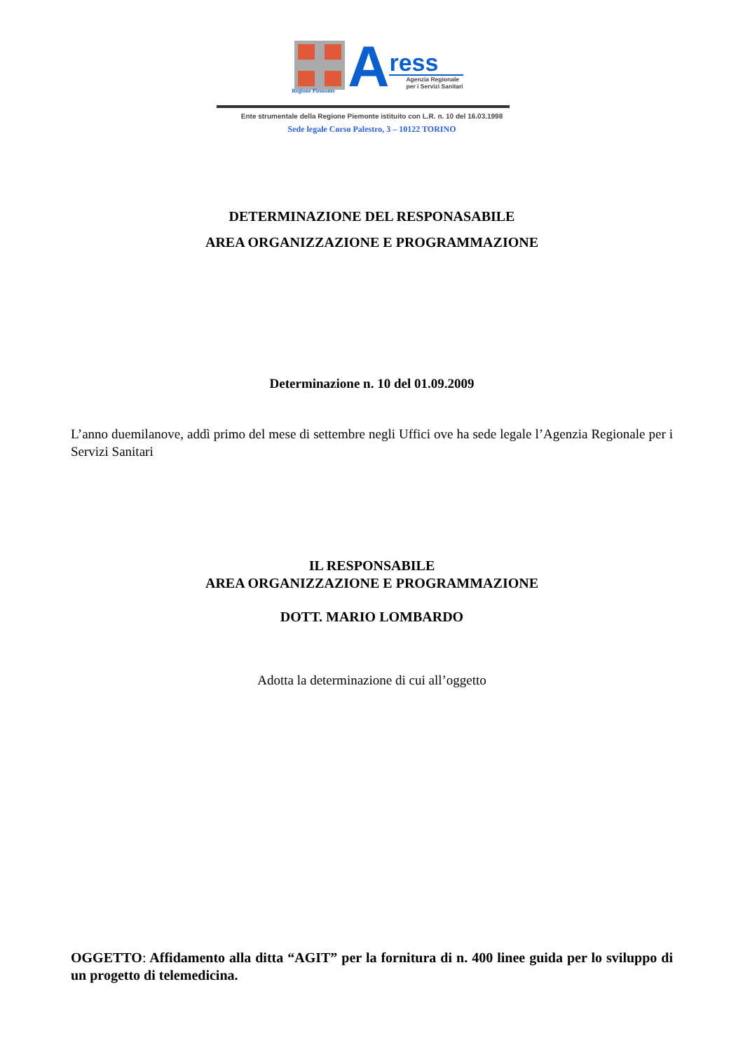Regione Piemonte
A
ress
Agenzia Regionale
per i Servizi Sanitari
Ente strumentale della Regione Piemonte istituito con L.R. n. 10 del 16.03.1998
Sede legale Corso Palestro, 3 – 10122 TORINO
DETERMINAZIONE DEL RESPONASABILE
AREA ORGANIZZAZIONE E PROGRAMMAZIONE
Determinazione n. 10 del 01.09.2009
L’anno duemilanove, addì primo del mese di settembre negli Uffici ove ha sede legale l’Agenzia Regionale per i Servizi Sanitari
IL RESPONSABILE
AREA ORGANIZZAZIONE E PROGRAMMAZIONE
DOTT. MARIO LOMBARDO
Adotta la determinazione di cui all’oggetto
OGGETTO: Affidamento alla ditta “AGIT” per la fornitura di n. 400 linee guida per lo sviluppo di un progetto di telemedicina.